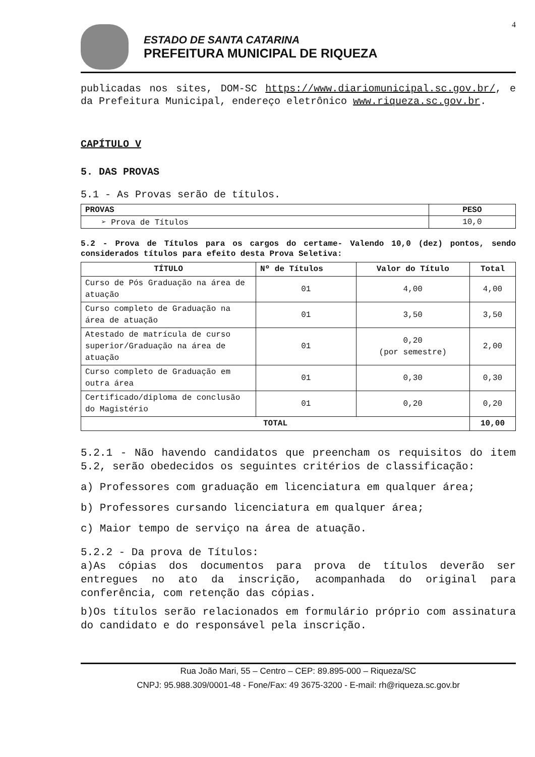4
ESTADO DE SANTA CATARINA
PREFEITURA MUNICIPAL DE RIQUEZA
publicadas nos sites, DOM-SC https://www.diariomunicipal.sc.gov.br/, e da Prefeitura Municipal, endereço eletrônico www.riqueza.sc.gov.br.
CAPÍTULO V
5. DAS PROVAS
5.1 - As Provas serão de títulos.
| PROVAS | PESO |
| --- | --- |
| ➢ Prova de Títulos | 10,0 |
5.2 - Prova de Títulos para os cargos do certame- Valendo 10,0 (dez) pontos, sendo considerados títulos para efeito desta Prova Seletiva:
| TÍTULO | Nº de Títulos | Valor do Título | Total |
| --- | --- | --- | --- |
| Curso de Pós Graduação na área de atuação | 01 | 4,00 | 4,00 |
| Curso completo de Graduação na área de atuação | 01 | 3,50 | 3,50 |
| Atestado de matrícula de curso superior/Graduação na área de atuação | 01 | 0,20 (por semestre) | 2,00 |
| Curso completo de Graduação em outra área | 01 | 0,30 | 0,30 |
| Certificado/diploma de conclusão do Magistério | 01 | 0,20 | 0,20 |
| TOTAL | | | 10,00 |
5.2.1 - Não havendo candidatos que preencham os requisitos do item 5.2, serão obedecidos os seguintes critérios de classificação:
a) Professores com graduação em licenciatura em qualquer área;
b) Professores cursando licenciatura em qualquer área;
c) Maior tempo de serviço na área de atuação.
5.2.2 - Da prova de Títulos:
a)As cópias dos documentos para prova de títulos deverão ser entregues no ato da inscrição, acompanhada do original para conferência, com retenção das cópias.
b)Os títulos serão relacionados em formulário próprio com assinatura do candidato e do responsável pela inscrição.
Rua João Mari, 55 – Centro – CEP: 89.895-000 – Riqueza/SC
CNPJ: 95.988.309/0001-48 - Fone/Fax: 49 3675-3200 - E-mail: rh@riqueza.sc.gov.br